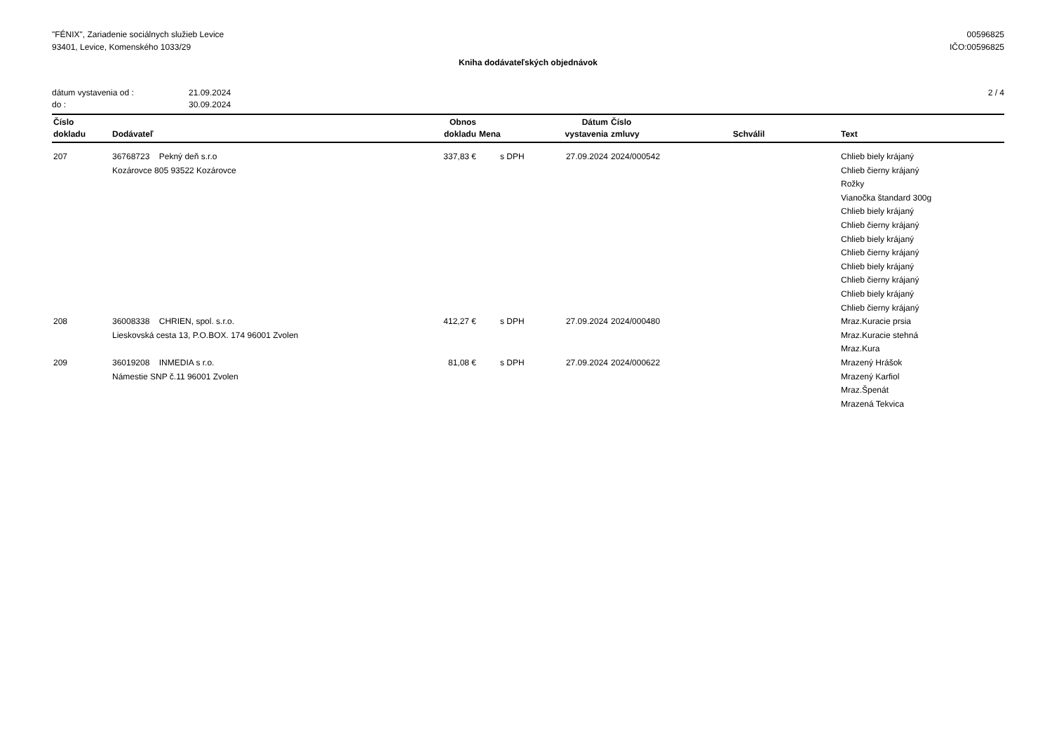"FÉNIX", Zariadenie sociálnych služieb Levice
93401, Levice, Komenského 1033/29
00596825
IČO:00596825
Kniha dodávateľských objednávok
dátum vystavenia od : 21.09.2024
do : 30.09.2024
2 / 4
| Číslo dokladu | Dodávateľ | Obnos dokladu | Mena | Dátum vystavenia | Číslo zmluvy | Schválil | Text |
| --- | --- | --- | --- | --- | --- | --- | --- |
| 207 | 36768723 Pekný deň s.r.o Kozárovce 805 93522 Kozárovce | 337,83 € | s DPH | 27.09.2024 | 2024/000542 | | Chlieb biely krájaný Chlieb čierny krájaný Rožky Vianočka štandard 300g Chlieb biely krájaný Chlieb čierny krájaný Chlieb biely krájaný Chlieb čierny krájaný Chlieb biely krájaný Chlieb čierny krájaný Chlieb biely krájaný Chlieb čierny krájaný |
| 208 | 36008338 CHRIEN, spol. s.r.o. Lieskovská cesta 13, P.O.BOX. 174 96001 Zvolen | 412,27 € | s DPH | 27.09.2024 | 2024/000480 | | Mraz.Kuracie prsia Mraz.Kuracie stehná Mraz.Kura |
| 209 | 36019208 INMEDIA s r.o. Námestie SNP č.11 96001 Zvolen | 81,08 € | s DPH | 27.09.2024 | 2024/000622 | | Mrazený Hrášok Mrazený Karfiol Mraz.Špenát Mrazená Tekvica |